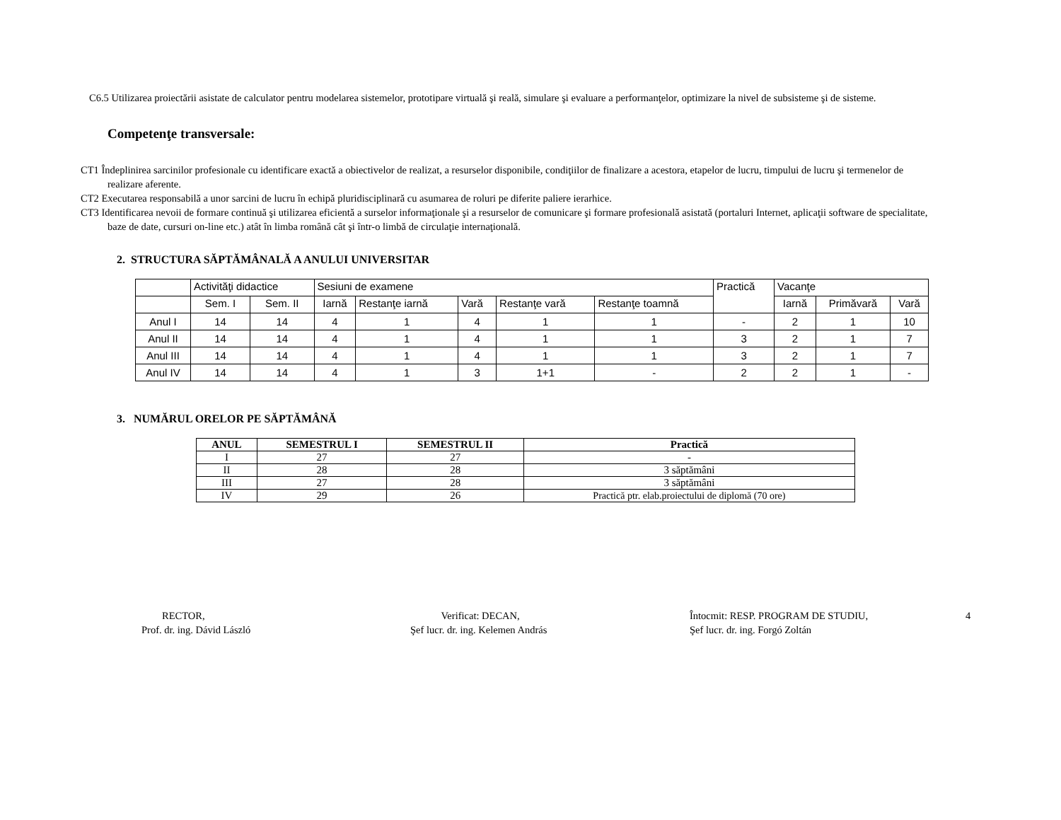C6.5 Utilizarea proiectării asistate de calculator pentru modelarea sistemelor, prototipare virtuală şi reală, simulare şi evaluare a performanţelor, optimizare la nivel de subsisteme şi de sisteme.
Competenţe transversale:
CT1 Îndeplinirea sarcinilor profesionale cu identificare exactă a obiectivelor de realizat, a resurselor disponibile, condiţiilor de finalizare a acestora, etapelor de lucru, timpului de lucru şi termenelor de realizare aferente.
CT2 Executarea responsabilă a unor sarcini de lucru în echipă pluridisciplinară cu asumarea de roluri pe diferite paliere ierarhice.
CT3 Identificarea nevoii de formare continuă şi utilizarea eficientă a surselor informaţionale şi a resurselor de comunicare şi formare profesională asistată (portaluri Internet, aplicaţii software de specialitate, baze de date, cursuri on-line etc.) atât în limba română cât şi într-o limbă de circulaţie internaţională.
2. STRUCTURA SĂPTĂMÂNALĂ A ANULUI UNIVERSITAR
| | Activităţi didactice | | Sesiuni de examene | | | | | Practică | Vacanţe | | |
| | Sem. I | Sem. II | Iarnă | Restanţe iarnă | Vară | Restanţe vară | Restanţe toamnă | | Iarnă | Primăvară | Vară |
| Anul I | 14 | 14 | 4 | 1 | 4 | 1 | 1 | - | 2 | 1 | 10 |
| Anul II | 14 | 14 | 4 | 1 | 4 | 1 | 1 | 3 | 2 | 1 | 7 |
| Anul III | 14 | 14 | 4 | 1 | 4 | 1 | 1 | 3 | 2 | 1 | 7 |
| Anul IV | 14 | 14 | 4 | 1 | 3 | 1+1 | - | 2 | 2 | 1 | - |
3. NUMĂRUL ORELOR PE SĂPTĂMÂNĂ
| ANUL | SEMESTRUL I | SEMESTRUL II | Practică |
| --- | --- | --- | --- |
| I | 27 | 27 | - |
| II | 28 | 28 | 3 săptămâni |
| III | 27 | 28 | 3 săptămâni |
| IV | 29 | 26 | Practică ptr. elab.proiectului de diplomă (70 ore) |
RECTOR,
Prof. dr. ing. Dávid László
Verificat: DECAN,
Şef lucr. dr. ing. Kelemen András
Întocmit: RESP. PROGRAM DE STUDIU,
Şef lucr. dr. ing. Forgó Zoltán
4